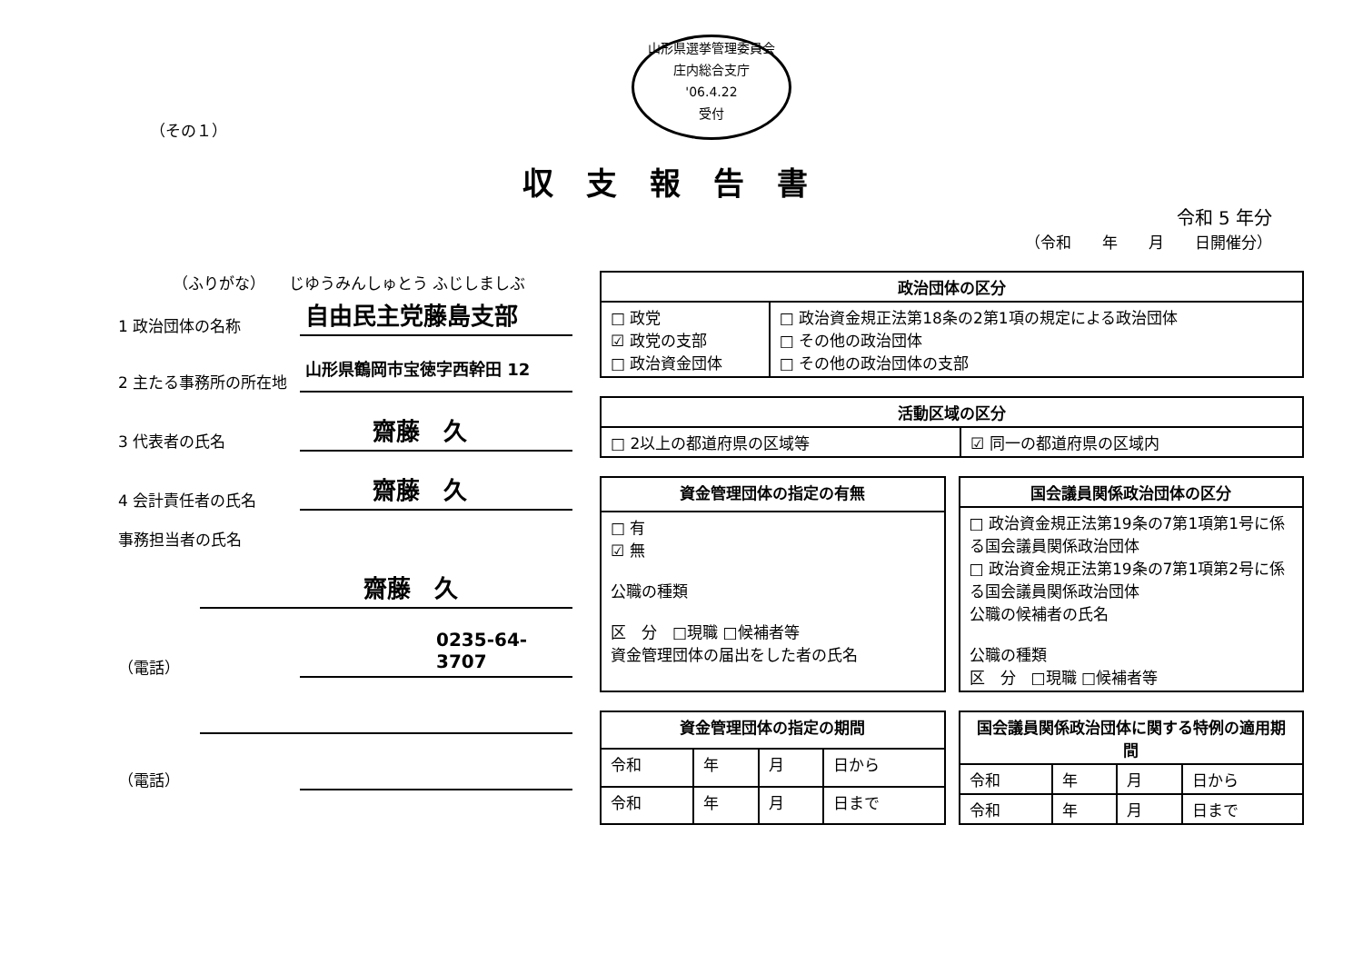山形県選挙管理委員会
庄内総合支庁
'06.4.22
受付
（その１）
収支報告書
令和 5 年分
（令和　　年　　月　　日開催分）
（ふりがな）　　じゆうみんしゅとう ふじしましぶ
1 政治団体の名称
自由民主党藤島支部
2 主たる事務所の所在地
山形県鶴岡市宝徳字西幹田 12
3 代表者の氏名
齋藤　久
4 会計責任者の氏名
齋藤　久
事務担当者の氏名
齋藤　久
（電話）
0235-64-3707
（電話）
| 政治団体の区分 | |
| --- | --- |
| □ 政党 ☑ 政党の支部 □ 政治資金団体 | □ 政治資金規正法第18条の2第1項の規定による政治団体 □ その他の政治団体 □ その他の政治団体の支部 |
| 活動区域の区分 | |
| --- | --- |
| □ 2以上の都道府県の区域等 | ☑ 同一の都道府県の区域内 |
| 資金管理団体の指定の有無 |
| --- |
| □ 有 ☑ 無 公職の種類 区 分 □現職 □候補者等 資金管理団体の届出をした者の氏名 |
| 国会議員関係政治団体の区分 |
| --- |
| □ 政治資金規正法第19条の7第1項第1号に係る国会議員関係政治団体 □ 政治資金規正法第19条の7第1項第2号に係る国会議員関係政治団体 公職の候補者の氏名 公職の種類 区 分 □現職 □候補者等 |
| 資金管理団体の指定の期間 | | | |
| --- | --- | --- | --- |
| 令和 | 年 | 月 | 日から |
| 令和 | 年 | 月 | 日まで |
| 国会議員関係政治団体に関する特例の適用期間 | | | |
| --- | --- | --- | --- |
| 令和 | 年 | 月 | 日から |
| 令和 | 年 | 月 | 日まで |